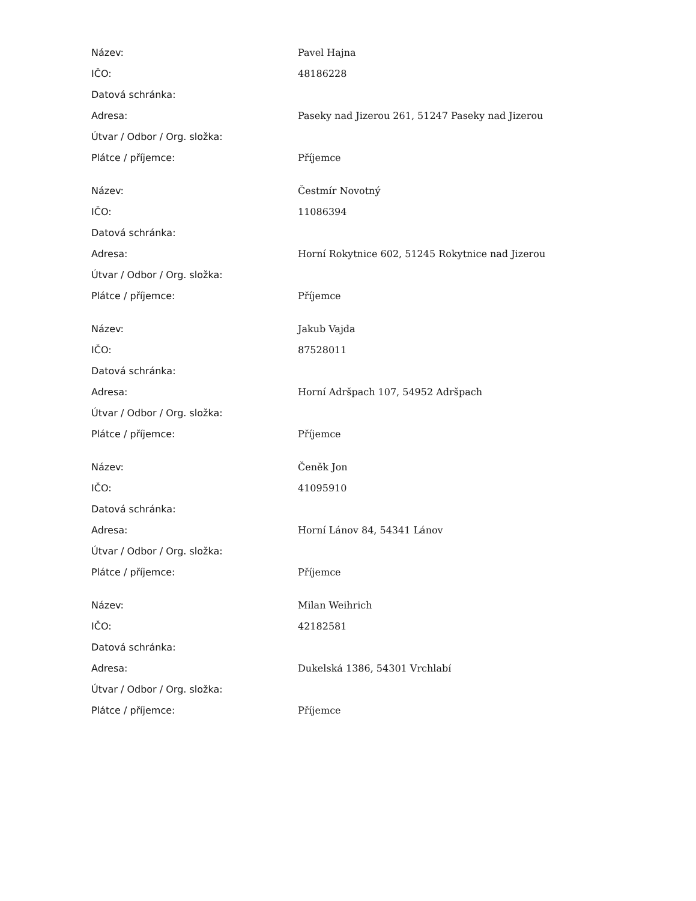| Název: | Pavel Hajna |
| IČO: | 48186228 |
| Datová schránka: | |
| Adresa: | Paseky nad Jizerou 261, 51247 Paseky nad Jizerou |
| Útvar / Odbor / Org. složka: | |
| Plátce / příjemce: | Příjemce |
| Název: | Čestmír Novotný |
| IČO: | 11086394 |
| Datová schránka: | |
| Adresa: | Horní Rokytnice 602, 51245 Rokytnice nad Jizerou |
| Útvar / Odbor / Org. složka: | |
| Plátce / příjemce: | Příjemce |
| Název: | Jakub Vajda |
| IČO: | 87528011 |
| Datová schránka: | |
| Adresa: | Horní Adršpach 107, 54952 Adršpach |
| Útvar / Odbor / Org. složka: | |
| Plátce / příjemce: | Příjemce |
| Název: | Čeněk Jon |
| IČO: | 41095910 |
| Datová schránka: | |
| Adresa: | Horní Lánov 84, 54341 Lánov |
| Útvar / Odbor / Org. složka: | |
| Plátce / příjemce: | Příjemce |
| Název: | Milan Weihrich |
| IČO: | 42182581 |
| Datová schránka: | |
| Adresa: | Dukelská 1386, 54301 Vrchlabí |
| Útvar / Odbor / Org. složka: | |
| Plátce / příjemce: | Příjemce |